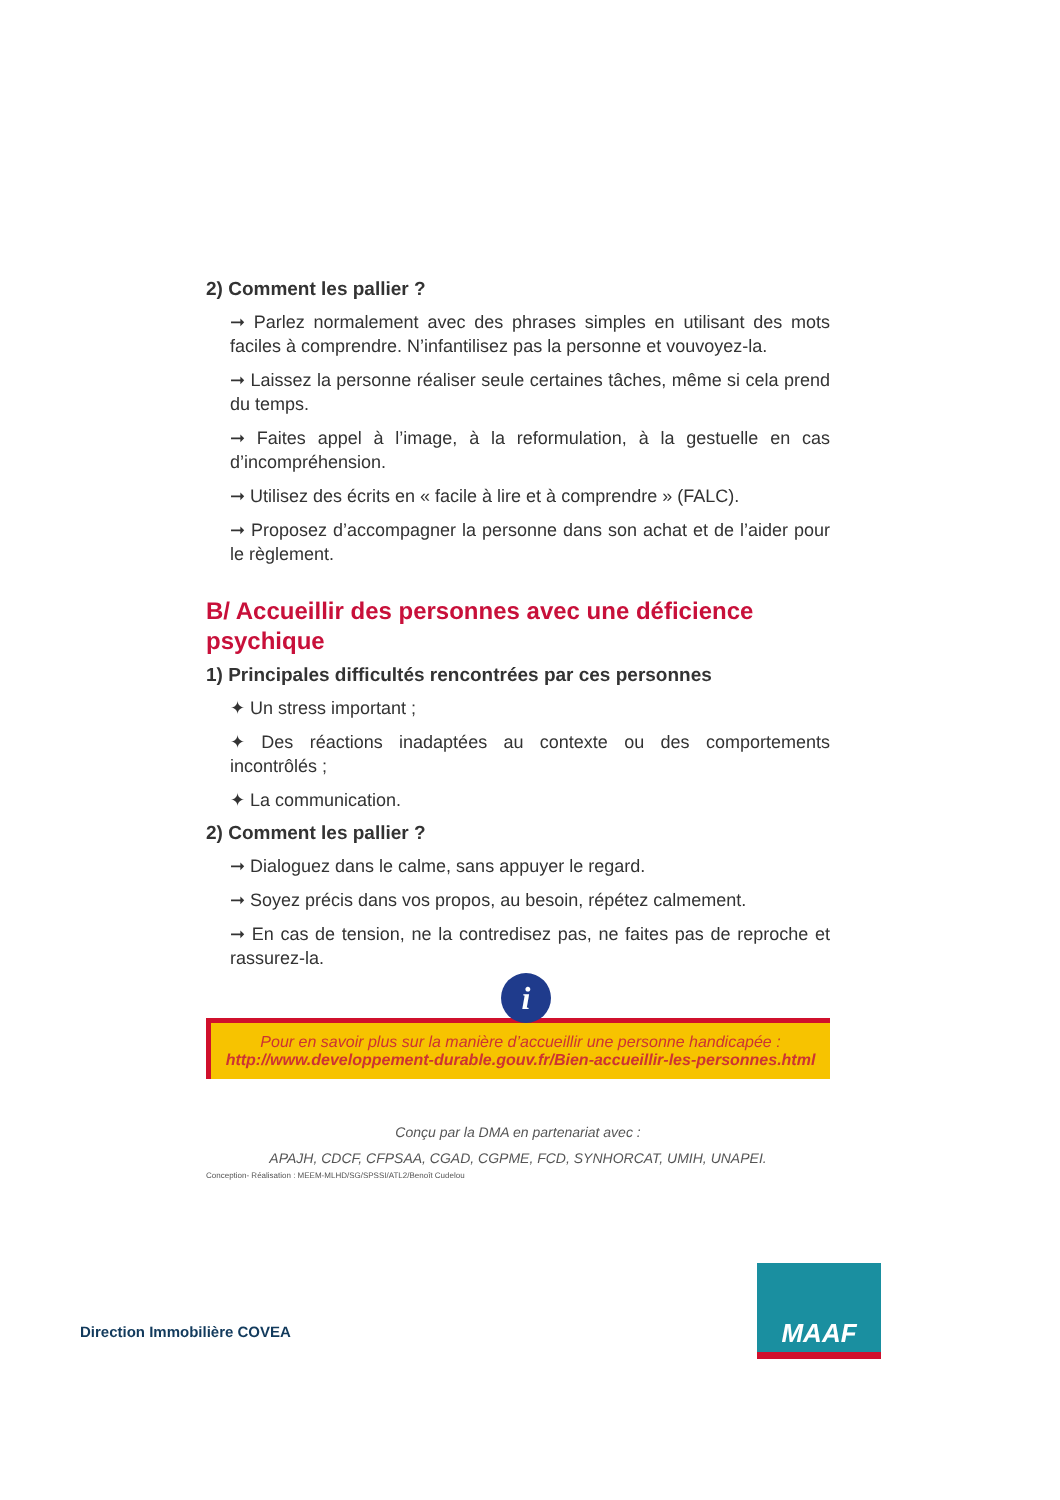2) Comment les pallier ?
➞ Parlez normalement avec des phrases simples en utilisant des mots faciles à comprendre. N’infantilisez pas la personne et vouvoyez-la.
➞ Laissez la personne réaliser seule certaines tâches, même si cela prend du temps.
➞ Faites appel à l’image, à la reformulation, à la gestuelle en cas d’incompréhension.
➞ Utilisez des écrits en « facile à lire et à comprendre » (FALC).
➞ Proposez d’accompagner la personne dans son achat et de l’aider pour le règlement.
B/ Accueillir des personnes avec une déficience psychique
1) Principales difficultés rencontrées par ces personnes
✦ Un stress important ;
✦ Des réactions inadaptées au contexte ou des comportements incontrôlés ;
✦ La communication.
2) Comment les pallier ?
➞ Dialoguez dans le calme, sans appuyer le regard.
➞ Soyez précis dans vos propos, au besoin, répétez calmement.
➞ En cas de tension, ne la contredisez pas, ne faites pas de reproche et rassurez-la.
i
Pour en savoir plus sur la manière d’accueillir une personne handicapée :
http://www.developpement-durable.gouv.fr/Bien-accueillir-les-personnes.html
Conçu par la DMA en partenariat avec :
APAJH, CDCF, CFPSAA, CGAD, CGPME, FCD, SYNHORCAT, UMIH, UNAPEI.
Conception- Réalisation : MEEM-MLHD/SG/SPSSI/ATL2/Benoît Cudelou
Direction Immobilière COVEA
MAAF